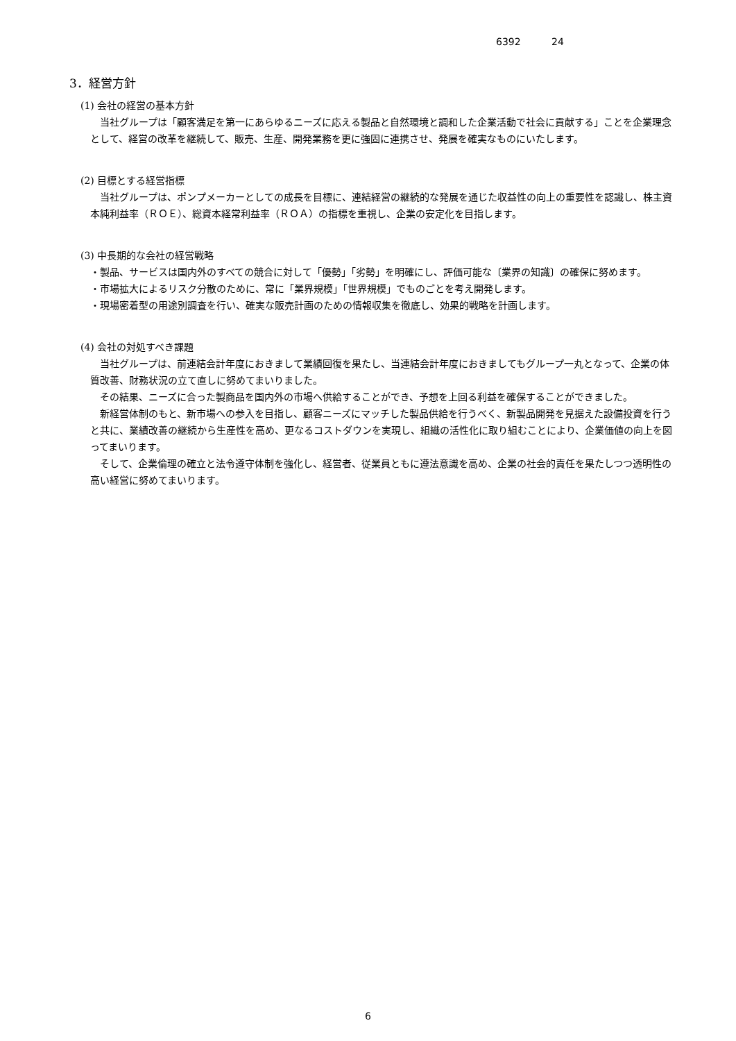6392 24
3．経営方針
(1) 会社の経営の基本方針
　当社グループは「顧客満足を第一にあらゆるニーズに応える製品と自然環境と調和した企業活動で社会に貢献する」ことを企業理念として、経営の改革を継続して、販売、生産、開発業務を更に強固に連携させ、発展を確実なものにいたします。
(2) 目標とする経営指標
　当社グループは、ポンプメーカーとしての成長を目標に、連結経営の継続的な発展を通じた収益性の向上の重要性を認識し、株主資本純利益率（ＲＯＥ）、総資本経常利益率（ＲＯＡ）の指標を重視し、企業の安定化を目指します。
(3) 中長期的な会社の経営戦略
・製品、サービスは国内外のすべての競合に対して「優勢」「劣勢」を明確にし、評価可能な〔業界の知識〕の確保に努めます。
・市場拡大によるリスク分散のために、常に「業界規模」「世界規模」でものごとを考え開発します。
・現場密着型の用途別調査を行い、確実な販売計画のための情報収集を徹底し、効果的戦略を計画します。
(4) 会社の対処すべき課題
　当社グループは、前連結会計年度におきまして業績回復を果たし、当連結会計年度におきましてもグループ一丸となって、企業の体質改善、財務状況の立て直しに努めてまいりました。
　その結果、ニーズに合った製商品を国内外の市場へ供給することができ、予想を上回る利益を確保することができました。
　新経営体制のもと、新市場への参入を目指し、顧客ニーズにマッチした製品供給を行うべく、新製品開発を見据えた設備投資を行うと共に、業績改善の継続から生産性を高め、更なるコストダウンを実現し、組織の活性化に取り組むことにより、企業価値の向上を図ってまいります。
　そして、企業倫理の確立と法令遵守体制を強化し、経営者、従業員ともに遵法意識を高め、企業の社会的責任を果たしつつ透明性の高い経営に努めてまいります。
6